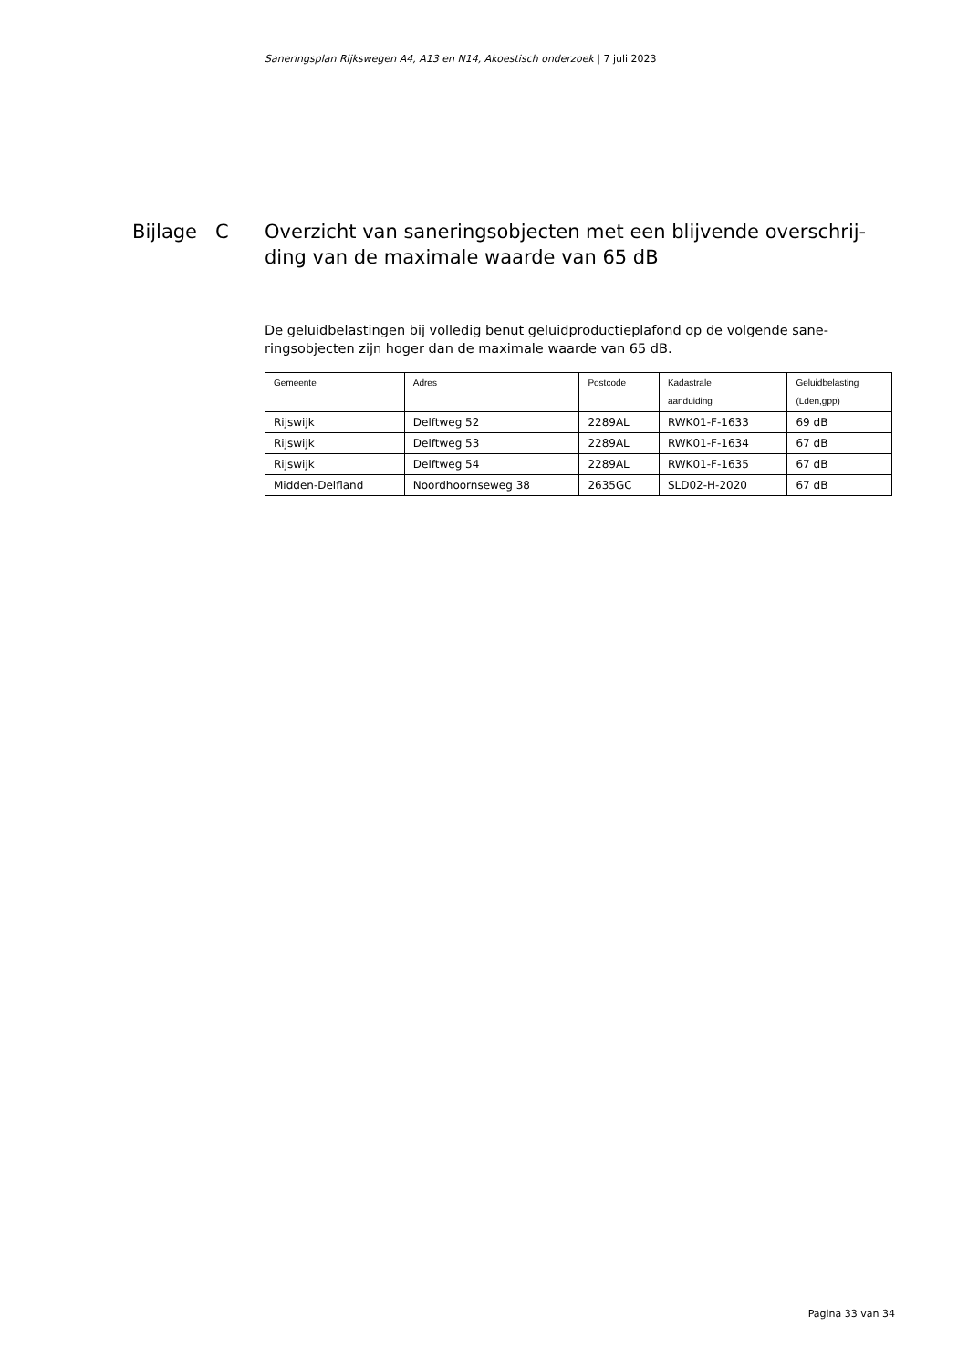Saneringsplan Rijkswegen A4, A13 en N14, Akoestisch onderzoek | 7 juli 2023
Bijlage C Overzicht van saneringsobjecten met een blijvende overschrij-
ding van de maximale waarde van 65 dB
De geluidbelastingen bij volledig benut geluidproductieplafond op de volgende sane-ringsobjecten zijn hoger dan de maximale waarde van 65 dB.
| Gemeente | Adres | Postcode | Kadastrale aanduiding | Geluidbelasting (Lden,gpp) |
| --- | --- | --- | --- | --- |
| Rijswijk | Delftweg 52 | 2289AL | RWK01-F-1633 | 69 dB |
| Rijswijk | Delftweg 53 | 2289AL | RWK01-F-1634 | 67 dB |
| Rijswijk | Delftweg 54 | 2289AL | RWK01-F-1635 | 67 dB |
| Midden-Delfland | Noordhoornseweg 38 | 2635GC | SLD02-H-2020 | 67 dB |
Pagina 33 van 34